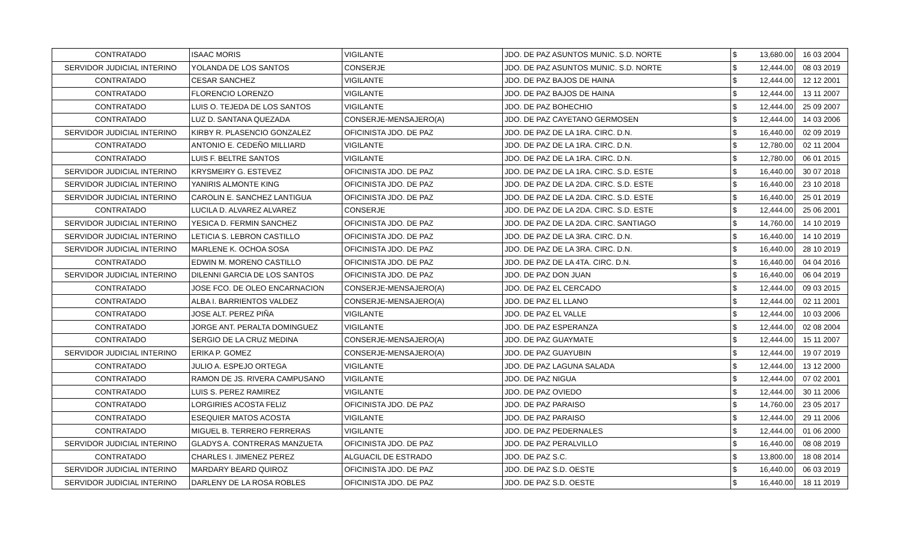| CONTRATADO | ISAAC MORIS | VIGILANTE | JDO. DE PAZ ASUNTOS MUNIC. S.D. NORTE | $ | 13,680.00 | 16 03 2004 |
| SERVIDOR JUDICIAL INTERINO | YOLANDA DE LOS SANTOS | CONSERJE | JDO. DE PAZ ASUNTOS MUNIC. S.D. NORTE | $ | 12,444.00 | 08 03 2019 |
| CONTRATADO | CESAR SANCHEZ | VIGILANTE | JDO. DE PAZ BAJOS DE HAINA | $ | 12,444.00 | 12 12 2001 |
| CONTRATADO | FLORENCIO LORENZO | VIGILANTE | JDO. DE PAZ BAJOS DE HAINA | $ | 12,444.00 | 13 11 2007 |
| CONTRATADO | LUIS O. TEJEDA DE LOS SANTOS | VIGILANTE | JDO. DE PAZ BOHECHIO | $ | 12,444.00 | 25 09 2007 |
| CONTRATADO | LUZ D. SANTANA QUEZADA | CONSERJE-MENSAJERO(A) | JDO. DE PAZ CAYETANO GERMOSEN | $ | 12,444.00 | 14 03 2006 |
| SERVIDOR JUDICIAL INTERINO | KIRBY R. PLASENCIO GONZALEZ | OFICINISTA JDO. DE PAZ | JDO. DE PAZ DE LA 1RA. CIRC. D.N. | $ | 16,440.00 | 02 09 2019 |
| CONTRATADO | ANTONIO E. CEDEÑO MILLIARD | VIGILANTE | JDO. DE PAZ DE LA 1RA. CIRC. D.N. | $ | 12,780.00 | 02 11 2004 |
| CONTRATADO | LUIS F. BELTRE SANTOS | VIGILANTE | JDO. DE PAZ DE LA 1RA. CIRC. D.N. | $ | 12,780.00 | 06 01 2015 |
| SERVIDOR JUDICIAL INTERINO | KRYSMEIRY G. ESTEVEZ | OFICINISTA JDO. DE PAZ | JDO. DE PAZ DE LA 1RA. CIRC. S.D. ESTE | $ | 16,440.00 | 30 07 2018 |
| SERVIDOR JUDICIAL INTERINO | YANIRIS ALMONTE KING | OFICINISTA JDO. DE PAZ | JDO. DE PAZ DE LA 2DA. CIRC. S.D. ESTE | $ | 16,440.00 | 23 10 2018 |
| SERVIDOR JUDICIAL INTERINO | CAROLIN E. SANCHEZ LANTIGUA | OFICINISTA JDO. DE PAZ | JDO. DE PAZ DE LA 2DA. CIRC. S.D. ESTE | $ | 16,440.00 | 25 01 2019 |
| CONTRATADO | LUCILA D. ALVAREZ ALVAREZ | CONSERJE | JDO. DE PAZ DE LA 2DA. CIRC. S.D. ESTE | $ | 12,444.00 | 25 06 2001 |
| SERVIDOR JUDICIAL INTERINO | YESICA D. FERMIN SANCHEZ | OFICINISTA JDO. DE PAZ | JDO. DE PAZ DE LA 2DA. CIRC. SANTIAGO | $ | 14,760.00 | 14 10 2019 |
| SERVIDOR JUDICIAL INTERINO | LETICIA S. LEBRON CASTILLO | OFICINISTA JDO. DE PAZ | JDO. DE PAZ DE LA 3RA. CIRC. D.N. | $ | 16,440.00 | 14 10 2019 |
| SERVIDOR JUDICIAL INTERINO | MARLENE K. OCHOA SOSA | OFICINISTA JDO. DE PAZ | JDO. DE PAZ DE LA 3RA. CIRC. D.N. | $ | 16,440.00 | 28 10 2019 |
| CONTRATADO | EDWIN M. MORENO CASTILLO | OFICINISTA JDO. DE PAZ | JDO. DE PAZ DE LA 4TA. CIRC. D.N. | $ | 16,440.00 | 04 04 2016 |
| SERVIDOR JUDICIAL INTERINO | DILENNI GARCIA DE LOS SANTOS | OFICINISTA JDO. DE PAZ | JDO. DE PAZ DON JUAN | $ | 16,440.00 | 06 04 2019 |
| CONTRATADO | JOSE FCO. DE OLEO ENCARNACION | CONSERJE-MENSAJERO(A) | JDO. DE PAZ EL CERCADO | $ | 12,444.00 | 09 03 2015 |
| CONTRATADO | ALBA I. BARRIENTOS VALDEZ | CONSERJE-MENSAJERO(A) | JDO. DE PAZ EL LLANO | $ | 12,444.00 | 02 11 2001 |
| CONTRATADO | JOSE ALT. PEREZ PIÑA | VIGILANTE | JDO. DE PAZ EL VALLE | $ | 12,444.00 | 10 03 2006 |
| CONTRATADO | JORGE ANT. PERALTA DOMINGUEZ | VIGILANTE | JDO. DE PAZ ESPERANZA | $ | 12,444.00 | 02 08 2004 |
| CONTRATADO | SERGIO DE LA CRUZ MEDINA | CONSERJE-MENSAJERO(A) | JDO. DE PAZ GUAYMATE | $ | 12,444.00 | 15 11 2007 |
| SERVIDOR JUDICIAL INTERINO | ERIKA P. GOMEZ | CONSERJE-MENSAJERO(A) | JDO. DE PAZ GUAYUBIN | $ | 12,444.00 | 19 07 2019 |
| CONTRATADO | JULIO A. ESPEJO ORTEGA | VIGILANTE | JDO. DE PAZ LAGUNA SALADA | $ | 12,444.00 | 13 12 2000 |
| CONTRATADO | RAMON DE JS. RIVERA CAMPUSANO | VIGILANTE | JDO. DE PAZ NIGUA | $ | 12,444.00 | 07 02 2001 |
| CONTRATADO | LUIS S. PEREZ RAMIREZ | VIGILANTE | JDO. DE PAZ OVIEDO | $ | 12,444.00 | 30 11 2006 |
| CONTRATADO | LORGIRIES ACOSTA FELIZ | OFICINISTA JDO. DE PAZ | JDO. DE PAZ PARAISO | $ | 14,760.00 | 23 05 2017 |
| CONTRATADO | ESEQUIER MATOS ACOSTA | VIGILANTE | JDO. DE PAZ PARAISO | $ | 12,444.00 | 29 11 2006 |
| CONTRATADO | MIGUEL B. TERRERO FERRERAS | VIGILANTE | JDO. DE PAZ PEDERNALES | $ | 12,444.00 | 01 06 2000 |
| SERVIDOR JUDICIAL INTERINO | GLADYS A. CONTRERAS MANZUETA | OFICINISTA JDO. DE PAZ | JDO. DE PAZ PERALVILLO | $ | 16,440.00 | 08 08 2019 |
| CONTRATADO | CHARLES I. JIMENEZ PEREZ | ALGUACIL DE ESTRADO | JDO. DE PAZ S.C. | $ | 13,800.00 | 18 08 2014 |
| SERVIDOR JUDICIAL INTERINO | MARDARY BEARD QUIROZ | OFICINISTA JDO. DE PAZ | JDO. DE PAZ S.D. OESTE | $ | 16,440.00 | 06 03 2019 |
| SERVIDOR JUDICIAL INTERINO | DARLENY DE LA ROSA ROBLES | OFICINISTA JDO. DE PAZ | JDO. DE PAZ S.D. OESTE | $ | 16,440.00 | 18 11 2019 |